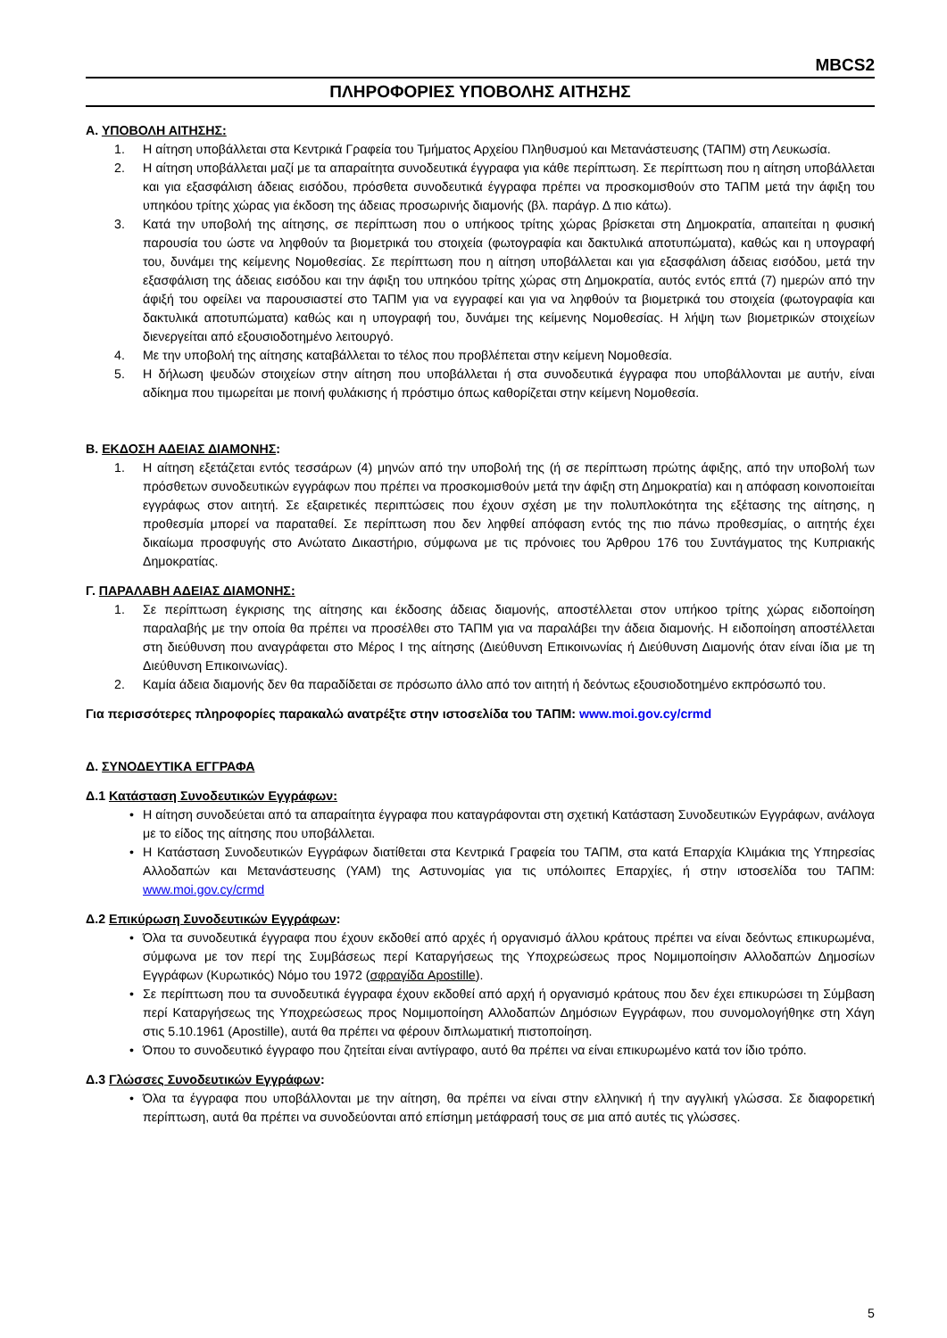MBCS2
ΠΛΗΡΟΦΟΡΙΕΣ ΥΠΟΒΟΛΗΣ ΑΙΤΗΣΗΣ
Α. ΥΠΟΒΟΛΗ ΑΙΤΗΣΗΣ:
1. Η αίτηση υποβάλλεται στα Κεντρικά Γραφεία του Τμήματος Αρχείου Πληθυσμού και Μετανάστευσης (ΤΑΠΜ) στη Λευκωσία.
2. Η αίτηση υποβάλλεται μαζί με τα απαραίτητα συνοδευτικά έγγραφα για κάθε περίπτωση. Σε περίπτωση που η αίτηση υποβάλλεται και για εξασφάλιση άδειας εισόδου, πρόσθετα συνοδευτικά έγγραφα πρέπει να προσκομισθούν στο ΤΑΠΜ μετά την άφιξη του υπηκόου τρίτης χώρας για έκδοση της άδειας προσωρινής διαμονής (βλ. παράγρ. Δ πιο κάτω).
3. Κατά την υποβολή της αίτησης, σε περίπτωση που ο υπήκοος τρίτης χώρας βρίσκεται στη Δημοκρατία, απαιτείται η φυσική παρουσία του ώστε να ληφθούν τα βιομετρικά του στοιχεία (φωτογραφία και δακτυλικά αποτυπώματα), καθώς και η υπογραφή του, δυνάμει της κείμενης Νομοθεσίας. Σε περίπτωση που η αίτηση υποβάλλεται και για εξασφάλιση άδειας εισόδου, μετά την εξασφάλιση της άδειας εισόδου και την άφιξη του υπηκόου τρίτης χώρας στη Δημοκρατία, αυτός εντός επτά (7) ημερών από την άφιξή του οφείλει να παρουσιαστεί στο ΤΑΠΜ για να εγγραφεί και για να ληφθούν τα βιομετρικά του στοιχεία (φωτογραφία και δακτυλικά αποτυπώματα) καθώς και η υπογραφή του, δυνάμει της κείμενης Νομοθεσίας. Η λήψη των βιομετρικών στοιχείων διενεργείται από εξουσιοδοτημένο λειτουργό.
4. Με την υποβολή της αίτησης καταβάλλεται το τέλος που προβλέπεται στην κείμενη Νομοθεσία.
5. Η δήλωση ψευδών στοιχείων στην αίτηση που υποβάλλεται ή στα συνοδευτικά έγγραφα που υποβάλλονται με αυτήν, είναι αδίκημα που τιμωρείται με ποινή φυλάκισης ή πρόστιμο όπως καθορίζεται στην κείμενη Νομοθεσία.
Β. ΕΚΔΟΣΗ ΑΔΕΙΑΣ ΔΙΑΜΟΝΗΣ:
1. Η αίτηση εξετάζεται εντός τεσσάρων (4) μηνών από την υποβολή της (ή σε περίπτωση πρώτης άφιξης, από την υποβολή των πρόσθετων συνοδευτικών εγγράφων που πρέπει να προσκομισθούν μετά την άφιξη στη Δημοκρατία) και η απόφαση κοινοποιείται εγγράφως στον αιτητή. Σε εξαιρετικές περιπτώσεις που έχουν σχέση με την πολυπλοκότητα της εξέτασης της αίτησης, η προθεσμία μπορεί να παραταθεί. Σε περίπτωση που δεν ληφθεί απόφαση εντός της πιο πάνω προθεσμίας, ο αιτητής έχει δικαίωμα προσφυγής στο Ανώτατο Δικαστήριο, σύμφωνα με τις πρόνοιες του Άρθρου 176 του Συντάγματος της Κυπριακής Δημοκρατίας.
Γ. ΠΑΡΑΛΑΒΗ ΑΔΕΙΑΣ ΔΙΑΜΟΝΗΣ:
1. Σε περίπτωση έγκρισης της αίτησης και έκδοσης άδειας διαμονής, αποστέλλεται στον υπήκοο τρίτης χώρας ειδοποίηση παραλαβής με την οποία θα πρέπει να προσέλθει στο ΤΑΠΜ για να παραλάβει την άδεια διαμονής. Η ειδοποίηση αποστέλλεται στη διεύθυνση που αναγράφεται στο Μέρος Ι της αίτησης (Διεύθυνση Επικοινωνίας ή Διεύθυνση Διαμονής όταν είναι ίδια με τη Διεύθυνση Επικοινωνίας).
2. Καμία άδεια διαμονής δεν θα παραδίδεται σε πρόσωπο άλλο από τον αιτητή ή δεόντως εξουσιοδοτημένο εκπρόσωπό του.
Για περισσότερες πληροφορίες παρακαλώ ανατρέξτε στην ιστοσελίδα του ΤΑΠΜ: www.moi.gov.cy/crmd
Δ. ΣΥΝΟΔΕΥΤΙΚΑ ΕΓΓΡΑΦΑ
Δ.1 Κατάσταση Συνοδευτικών Εγγράφων:
• Η αίτηση συνοδεύεται από τα απαραίτητα έγγραφα που καταγράφονται στη σχετική Κατάσταση Συνοδευτικών Εγγράφων, ανάλογα με το είδος της αίτησης που υποβάλλεται.
• Η Κατάσταση Συνοδευτικών Εγγράφων διατίθεται στα Κεντρικά Γραφεία του ΤΑΠΜ, στα κατά Επαρχία Κλιμάκια της Υπηρεσίας Αλλοδαπών και Μετανάστευσης (ΥΑΜ) της Αστυνομίας για τις υπόλοιπες Επαρχίες, ή στην ιστοσελίδα του ΤΑΠΜ: www.moi.gov.cy/crmd
Δ.2 Επικύρωση Συνοδευτικών Εγγράφων:
• Όλα τα συνοδευτικά έγγραφα που έχουν εκδοθεί από αρχές ή οργανισμό άλλου κράτους πρέπει να είναι δεόντως επικυρωμένα, σύμφωνα με τον περί της Συμβάσεως περί Καταργήσεως της Υποχρεώσεως προς Νομιμοποίησιν Αλλοδαπών Δημοσίων Εγγράφων (Κυρωτικός) Νόμο του 1972 (σφραγίδα Apostille).
• Σε περίπτωση που τα συνοδευτικά έγγραφα έχουν εκδοθεί από αρχή ή οργανισμό κράτους που δεν έχει επικυρώσει τη Σύμβαση περί Καταργήσεως της Υποχρεώσεως προς Νομιμοποίηση Αλλοδαπών Δημόσιων Εγγράφων, που συνομολογήθηκε στη Χάγη στις 5.10.1961 (Apostille), αυτά θα πρέπει να φέρουν διπλωματική πιστοποίηση.
• Όπου το συνοδευτικό έγγραφο που ζητείται είναι αντίγραφο, αυτό θα πρέπει να είναι επικυρωμένο κατά τον ίδιο τρόπο.
Δ.3 Γλώσσες Συνοδευτικών Εγγράφων:
• Όλα τα έγγραφα που υποβάλλονται με την αίτηση, θα πρέπει να είναι στην ελληνική ή την αγγλική γλώσσα. Σε διαφορετική περίπτωση, αυτά θα πρέπει να συνοδεύονται από επίσημη μετάφρασή τους σε μια από αυτές τις γλώσσες.
5